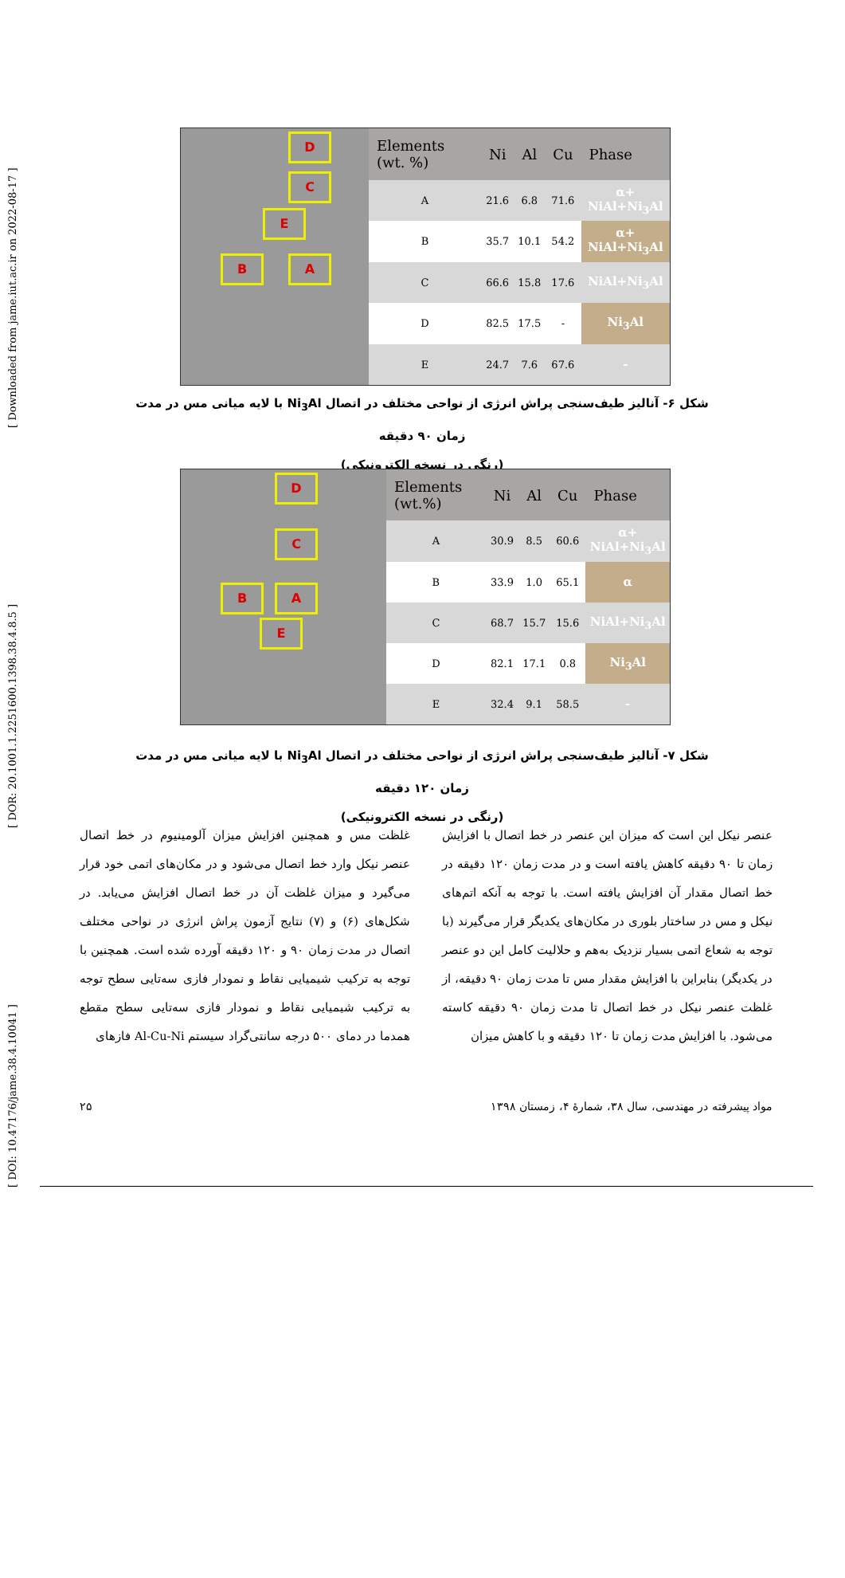[ DOI: 10.47176/jame.38.4.10041 ] [ DOR: 20.1001.1.2251600.1398.38.4.8.5 ] [ Downloaded from jame.iut.ac.ir on 2022-08-17 ]
D
C
E
B A
| Elements (wt. %) | Ni | Al | Cu | Phase |
| --- | --- | --- | --- | --- |
| A | 21.6 | 6.8 | 71.6 | α+ NiAl+Ni<sub>3</sub>Al |
| B | 35.7 | 10.1 | 54.2 | α+ NiAl+Ni<sub>3</sub>Al |
| C | 66.6 | 15.8 | 17.6 | NiAl+Ni<sub>3</sub>Al |
| D | 82.5 | 17.5 | - | Ni<sub>3</sub>Al |
| E | 24.7 | 7.6 | 67.6 | - |
شکل ۶- آنالیز طیف‌سنجی پراش انرژی از نواحی مختلف در اتصال Ni<sub>3</sub>Al با لایه میانی مس در مدت زمان ۹۰ دقیقه
(رنگی در نسخه الکترونیکی)
D
C
B A
E
| Elements (wt.%) | Ni | Al | Cu | Phase |
| --- | --- | --- | --- | --- |
| A | 30.9 | 8.5 | 60.6 | α+ NiAl+Ni<sub>3</sub>Al |
| B | 33.9 | 1.0 | 65.1 | α |
| C | 68.7 | 15.7 | 15.6 | NiAl+Ni<sub>3</sub>Al |
| D | 82.1 | 17.1 | 0.8 | Ni<sub>3</sub>Al |
| E | 32.4 | 9.1 | 58.5 | - |
شکل ۷- آنالیز طیف‌سنجی پراش انرژی از نواحی مختلف در اتصال Ni<sub>3</sub>Al با لایه میانی مس در مدت زمان ۱۲۰ دقیقه
(رنگی در نسخه الکترونیکی)
عنصر نیکل این است که میزان این عنصر در خط اتصال با افزایش زمان تا ۹۰ دقیقه کاهش یافته است و در مدت زمان ۱۲۰ دقیقه در خط اتصال مقدار آن افزایش یافته است. با توجه به آنکه اتم‌های نیکل و مس در ساختار بلوری در مکان‌های یکدیگر قرار می‌گیرند (با توجه به شعاع اتمی بسیار نزدیک به‌هم و حلالیت کامل این دو عنصر در یکدیگر) بنابراین با افزایش مقدار مس تا مدت زمان ۹۰ دقیقه، از غلظت عنصر نیکل در خط اتصال تا مدت زمان ۹۰ دقیقه کاسته می‌شود. با افزایش مدت زمان تا ۱۲۰ دقیقه و با کاهش میزان
غلظت مس و همچنین افزایش میزان آلومینیوم در خط اتصال عنصر نیکل وارد خط اتصال می‌شود و در مکان‌های اتمی خود قرار می‌گیرد و میزان غلظت آن در خط اتصال افزایش می‌یابد. در شکل‌های (۶) و (۷) نتایج آزمون پراش انرژی در نواحی مختلف اتصال در مدت زمان ۹۰ و ۱۲۰ دقیقه آورده شده است. همچنین با توجه به ترکیب شیمیایی نقاط و نمودار فازی سه‌تایی سطح توجه به ترکیب شیمیایی نقاط و نمودار فازی سه‌تایی سطح مقطع همدما در دمای ۵۰۰ درجه سانتی‌گراد سیستم Al-Cu-Ni فازهای
مواد پیشرفته در مهندسی، سال ۳۸، شمارهٔ ۴، زمستان ۱۳۹۸ ۲۵